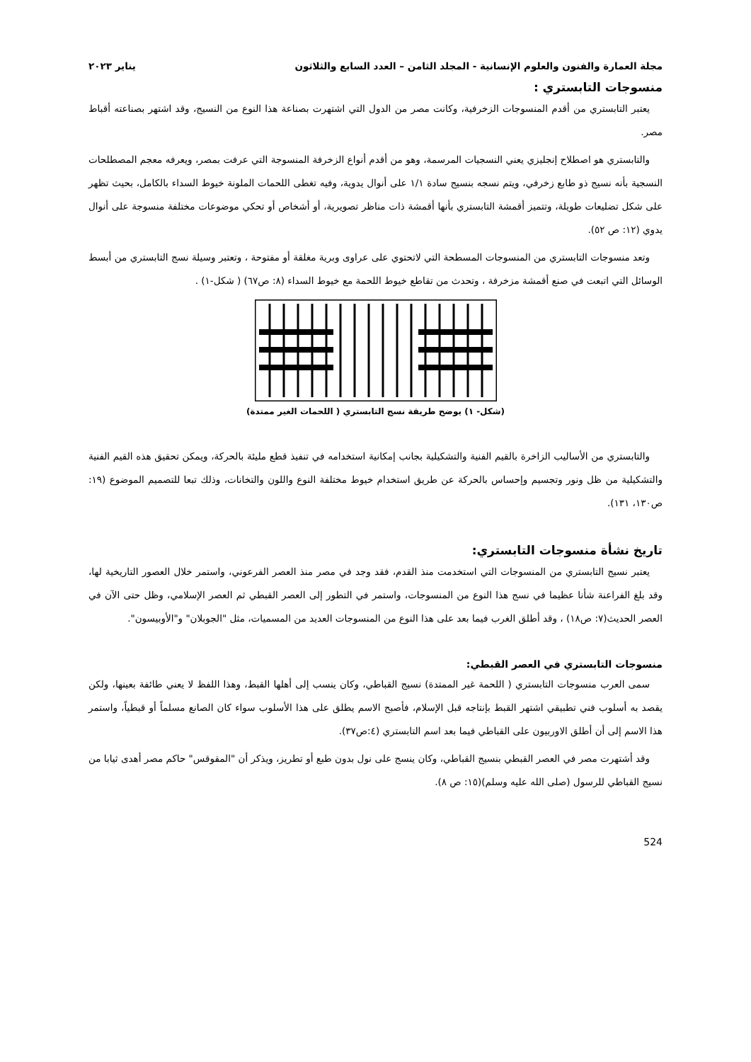مجلة العمارة والفنون والعلوم الإنسانية - المجلد الثامن – العدد السابع والثلاثون يناير ٢٠٢٣
منسوجات التابستري :
يعتبر التابستري من أقدم المنسوجات الزخرفية، وكانت مصر من الدول التي اشتهرت بصناعة هذا النوع من النسيج، وقد اشتهر بصناعته أقباط مصر.
والتابستري هو اصطلاح إنجليزي يعني النسجيات المرسمة، وهو من أقدم أنواع الزخرفة المنسوجة التي عرفت بمصر، ويعرفه معجم المصطلحات النسجية بأنه نسيج ذو طابع زخرفي، ويتم نسجه بنسيج سادة ١/١ على أنوال يدوية، وفيه تغطى اللحمات الملونة خيوط السداء بالكامل، بحيث تظهر على شكل تضليعات طويلة، وتتميز أقمشة التابستري بأنها أقمشة ذات مناظر تصويرية، أو أشخاص أو تحكي موضوعات مختلفة منسوجة على أنوال يدوي (١٢: ص ٥٢).
وتعد منسوجات التابستري من المنسوجات المسطحة التي لاتحتوي على عراوى وبرية مغلقة أو مفتوحة ، وتعتبر وسيلة نسج التابستري من أبسط الوسائل التي اتبعت في صنع أقمشة مزخرفة ، وتحدث من تقاطع خيوط اللحمة مع خيوط السداء (٨: ص٦٧) ( شكل-١) .
(شكل- ١) يوضح طريقة نسج التابستري ( اللحمات الغير ممتدة)
والتابستري من الأساليب الزاخرة بالقيم الفنية والتشكيلية بجانب إمكانية استخدامه في تنفيذ قطع مليئة بالحركة، ويمكن تحقيق هذه القيم الفنية والتشكيلية من ظل ونور وتجسيم وإحساس بالحركة عن طريق استخدام خيوط مختلفة النوع واللون والتخانات، وذلك تبعا للتصميم الموضوع (١٩: ص١٣٠، ١٣١).
تاريخ نشأة منسوجات التابستري:
يعتبر نسيج التابستري من المنسوجات التي استخدمت منذ القدم، فقد وجد في مصر منذ العصر الفرعوني، واستمر خلال العصور التاريخية لها، وقد بلغ الفراعنة شأنا عظيما في نسج هذا النوع من المنسوجات، واستمر في التطور إلى العصر القبطي ثم العصر الإسلامي، وظل حتى الآن في العصر الحديث(٧: ص١٨) ، وقد أطلق الغرب فيما بعد على هذا النوع من المنسوجات العديد من المسميات، مثل "الجوبلان" و"الأوبيسون".
منسوجات التابستري في العصر القبطي:
سمى العرب منسوجات التابستري ( اللحمة غير الممتدة) نسيج القباطي، وكان ينسب إلى أهلها القبط، وهذا اللفظ لا يعني طائفة بعينها، ولكن يقصد به أسلوب فني تطبيقي اشتهر القبط بإنتاجه قبل الإسلام، فأصبح الاسم يطلق على هذا الأسلوب سواء كان الصانع مسلماً أو قبطياً، واستمر هذا الاسم إلى أن أطلق الاوربيون على القباطي فيما بعد اسم التابستري (٤:ص٣٧).
وقد أشتهرت مصر في العصر القبطي بنسيج القباطي، وكان ينسج على نول بدون طبع أو تطريز، ويذكر أن "المقوقس" حاكم مصر أهدى ثيابا من نسيج القباطي للرسول (صلى الله عليه وسلم)(١٥: ص ٨).
524